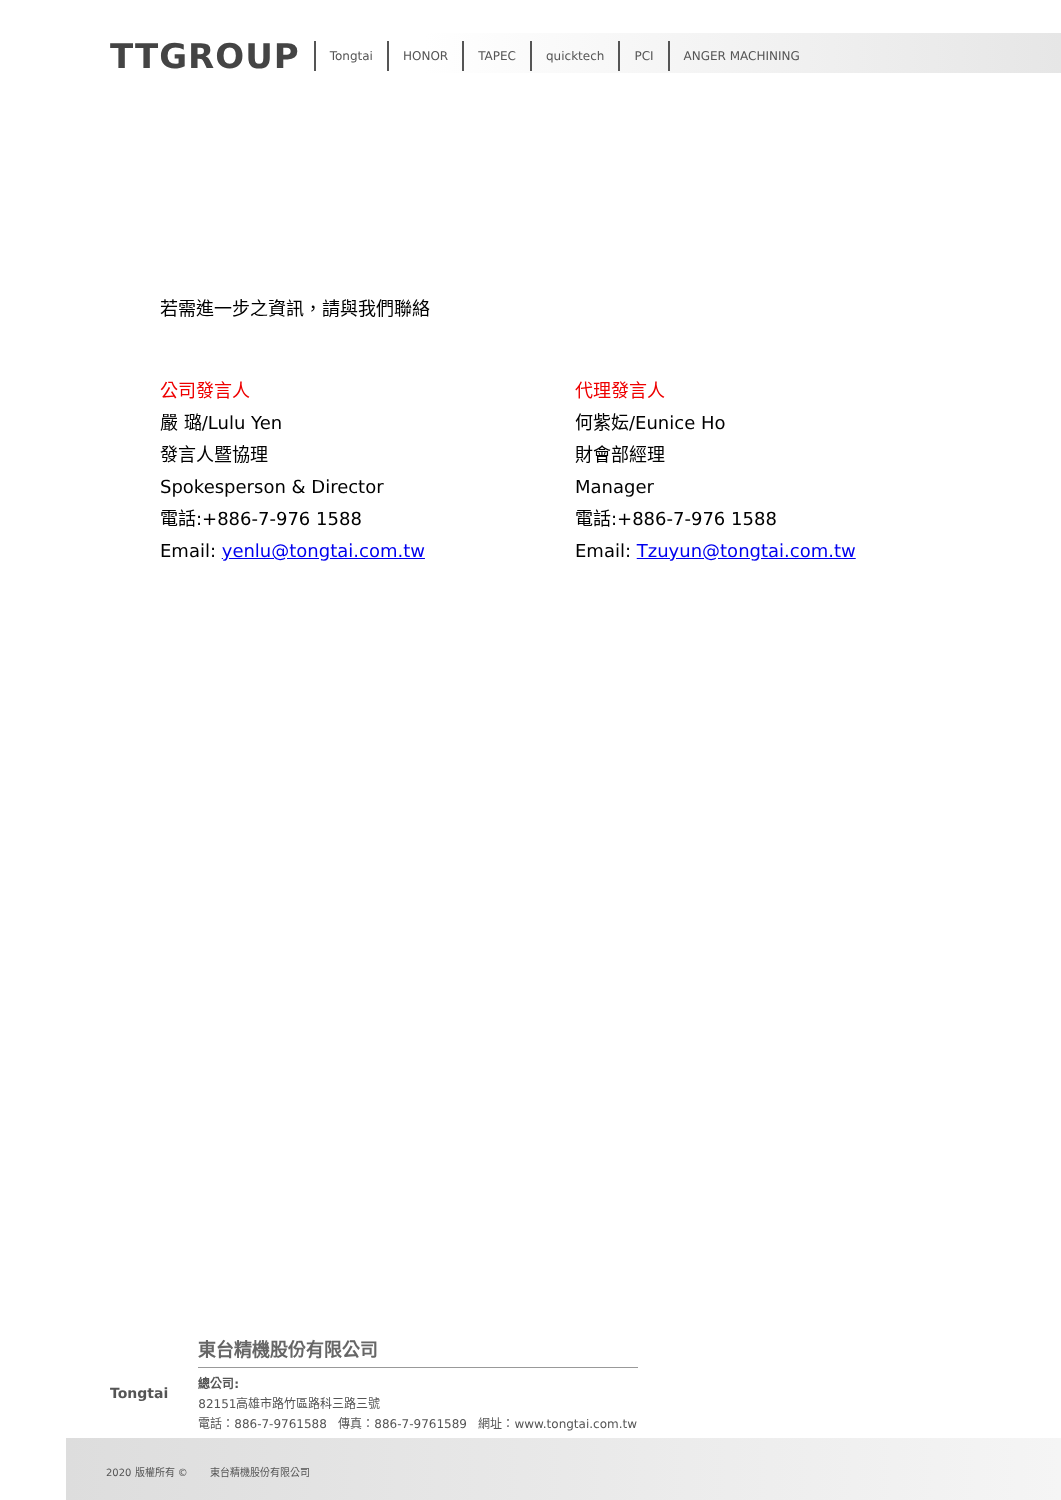TTGROUP Tongtai HONOR TAPEC quicktech PCI ANGER MACHINING
若需進一步之資訊，請與我們聯絡
公司發言人
嚴 璐/Lulu Yen
發言人暨協理
Spokesperson & Director
電話:+886-7-976 1588
Email: yenlu@tongtai.com.tw
代理發言人
何紫妘/Eunice Ho
財會部經理
Manager
電話:+886-7-976 1588
Email: Tzuyun@tongtai.com.tw
Tongtai
東台精機股份有限公司
總公司:
82151高雄市路竹區路科三路三號
電話：886-7-9761588 傳真：886-7-9761589 網址：www.tongtai.com.tw
2020 版權所有 © 東台精機股份有限公司